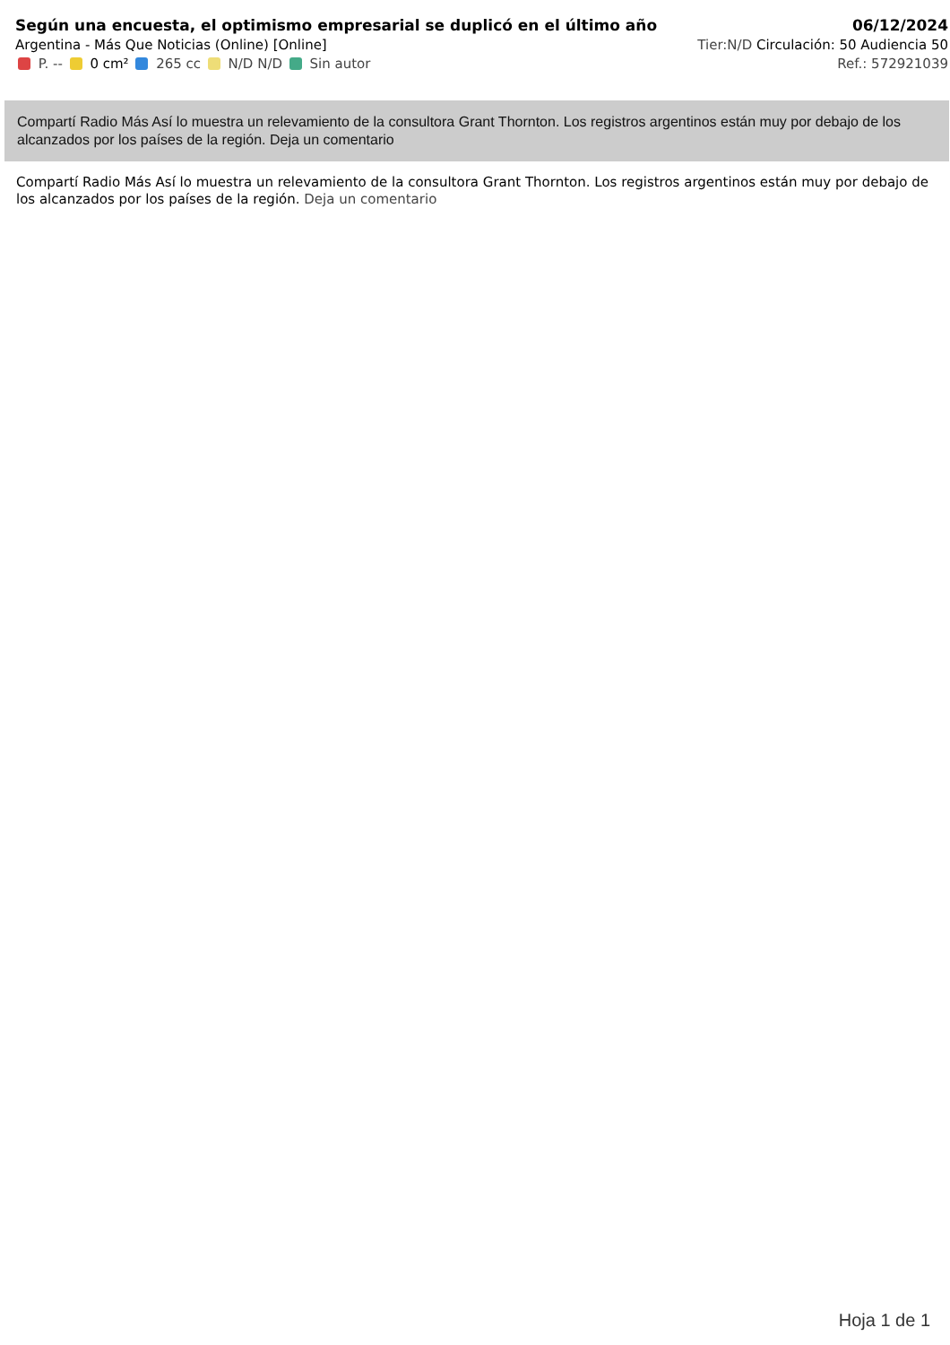Según una encuesta, el optimismo empresarial se duplicó en el último año
Argentina - Más Que Noticias (Online) [Online]
P. -- 0 cm² 265 cc N/D N/D Sin autor
06/12/2024
Tier:N/D Circulación: 50 Audiencia 50
Ref.: 572921039
Compartí Radio Más Así lo muestra un relevamiento de la consultora Grant Thornton. Los registros argentinos están muy por debajo de los alcanzados por los países de la región. Deja un comentario
Compartí Radio Más Así lo muestra un relevamiento de la consultora Grant Thornton. Los registros argentinos están muy por debajo de los alcanzados por los países de la región. Deja un comentario
Hoja 1 de 1